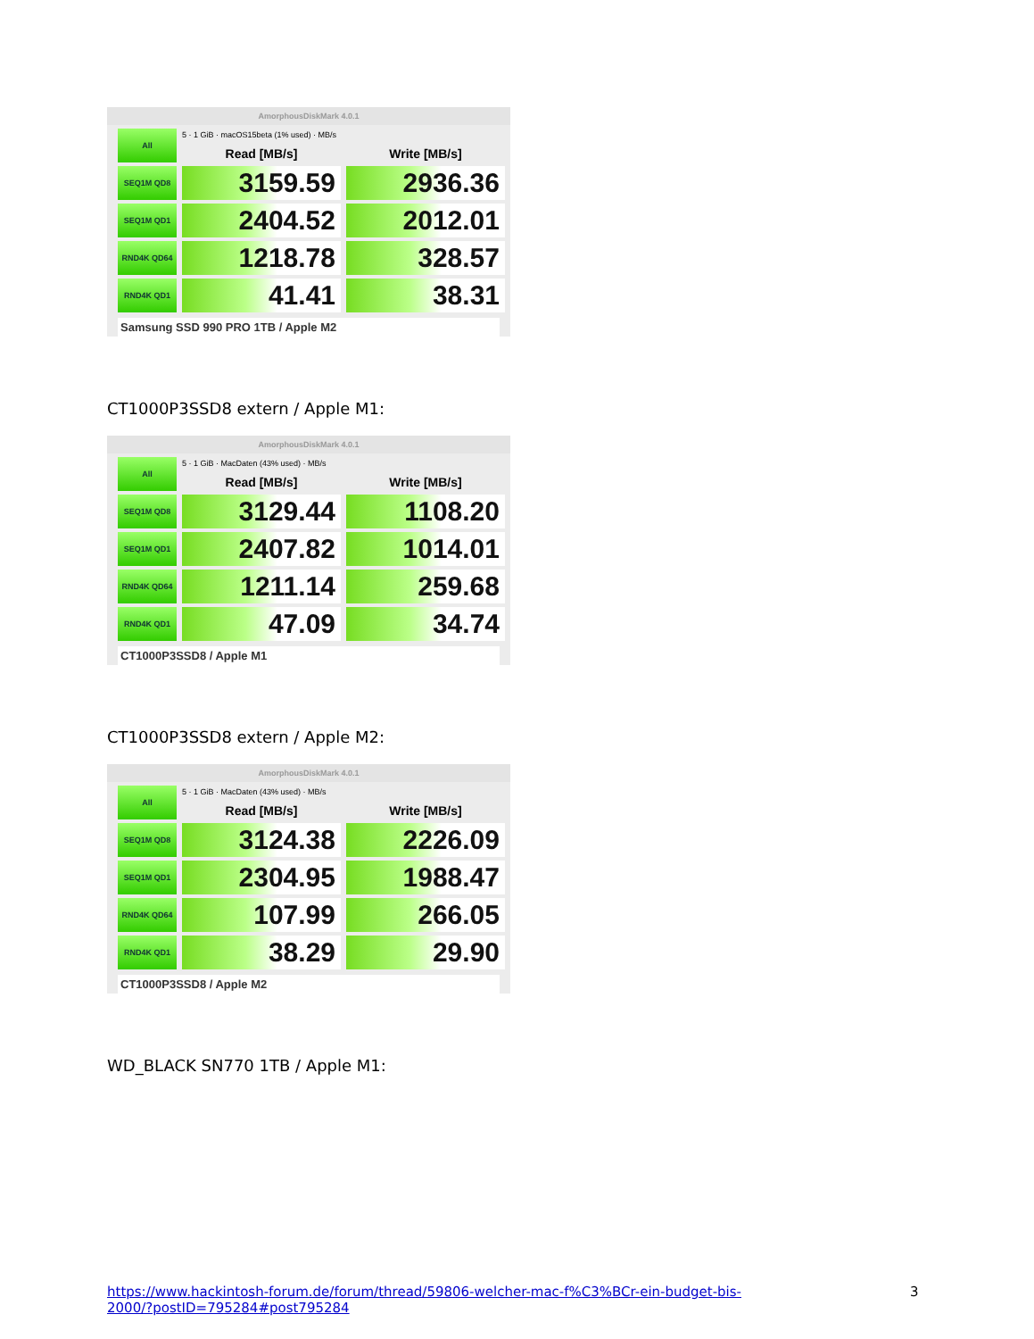AmorphousDiskMark 4.0.1
| All | 5 · 1 GiB · macOS15beta (1% used) · MB/s | |
| | Read [MB/s] | Write [MB/s] |
| SEQ1M QD8 | 3159.59 | 2936.36 |
| SEQ1M QD1 | 2404.52 | 2012.01 |
| RND4K QD64 | 1218.78 | 328.57 |
| RND4K QD1 | 41.41 | 38.31 |
Samsung SSD 990 PRO 1TB / Apple M2
CT1000P3SSD8 extern / Apple M1:
AmorphousDiskMark 4.0.1
| All | 5 · 1 GiB · MacDaten (43% used) · MB/s | |
| | Read [MB/s] | Write [MB/s] |
| SEQ1M QD8 | 3129.44 | 1108.20 |
| SEQ1M QD1 | 2407.82 | 1014.01 |
| RND4K QD64 | 1211.14 | 259.68 |
| RND4K QD1 | 47.09 | 34.74 |
CT1000P3SSD8 / Apple M1
CT1000P3SSD8 extern / Apple M2:
AmorphousDiskMark 4.0.1
| All | 5 · 1 GiB · MacDaten (43% used) · MB/s | |
| | Read [MB/s] | Write [MB/s] |
| SEQ1M QD8 | 3124.38 | 2226.09 |
| SEQ1M QD1 | 2304.95 | 1988.47 |
| RND4K QD64 | 107.99 | 266.05 |
| RND4K QD1 | 38.29 | 29.90 |
CT1000P3SSD8 / Apple M2
WD_BLACK SN770 1TB / Apple M1:
https://www.hackintosh-forum.de/forum/thread/59806-welcher-mac-f%C3%BCr-ein-budget-bis-2000/?postID=795284#post795284
3